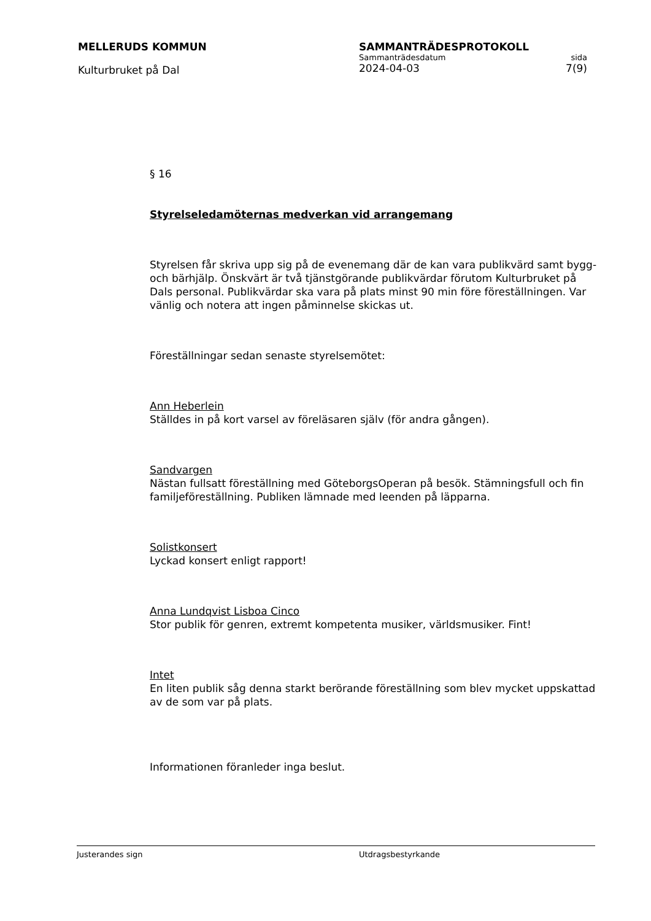MELLERUDS KOMMUN
Kulturbruket på Dal
SAMMANTRÄDESPROTOKOLL
Sammanträdesdatum sida
2024-04-03 7(9)
§ 16
Styrelseledamöternas medverkan vid arrangemang
Styrelsen får skriva upp sig på de evenemang där de kan vara publikvärd samt bygg- och bärhjälp. Önskvärt är två tjänstgörande publikvärdar förutom Kulturbruket på Dals personal. Publikvärdar ska vara på plats minst 90 min före föreställningen. Var vänlig och notera att ingen påminnelse skickas ut.
Föreställningar sedan senaste styrelsemötet:
Ann Heberlein
Ställdes in på kort varsel av föreläsaren själv (för andra gången).
Sandvargen
Nästan fullsatt föreställning med GöteborgsOperan på besök. Stämningsfull och fin familjeföreställning. Publiken lämnade med leenden på läpparna.
Solistkonsert
Lyckad konsert enligt rapport!
Anna Lundqvist Lisboa Cinco
Stor publik för genren, extremt kompetenta musiker, världsmusiker. Fint!
Intet
En liten publik såg denna starkt berörande föreställning som blev mycket uppskattad av de som var på plats.
Informationen föranleder inga beslut.
Justerandes sign Utdragsbestyrkande